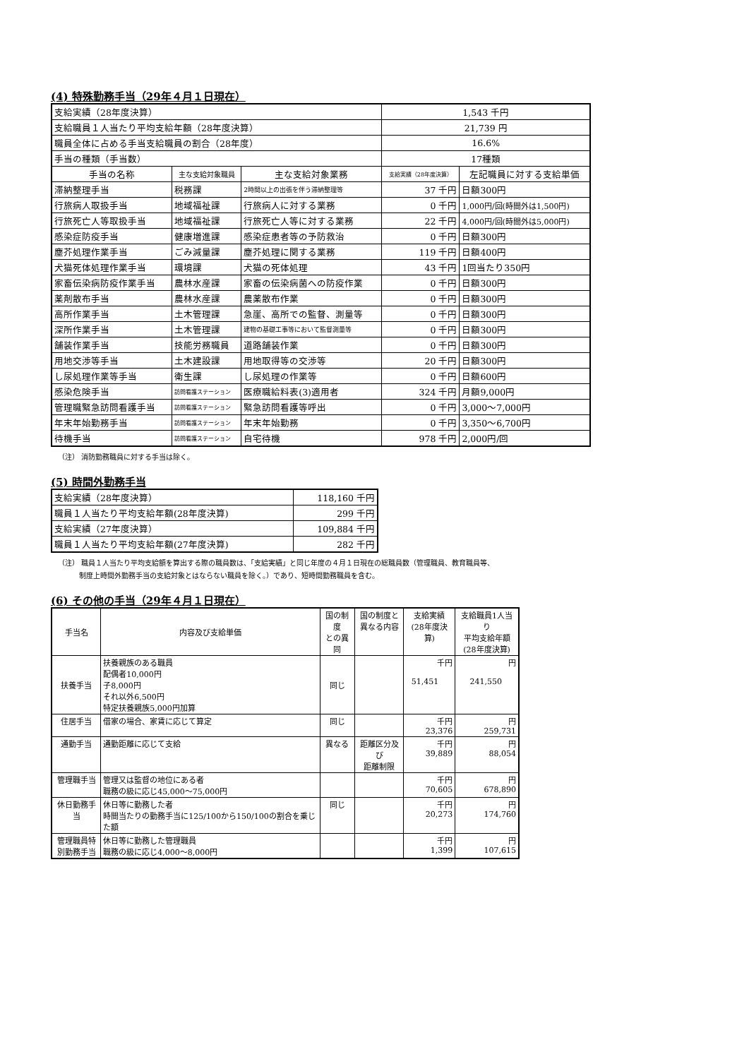(4) 特殊勤務手当（29年４月１日現在）
| 支給実績（28年度決算） | | | 1,543 千円 | |
| 支給職員１人当たり平均支給年額（28年度決算） | | | 21,739 円 | |
| 職員全体に占める手当支給職員の割合（28年度） | | | 16.6% | |
| 手当の種類（手当数） | | | 17種類 | |
| 手当の名称 | 主な支給対象職員 | 主な支給対象業務 | 支給実績（28年度決算） | 左記職員に対する支給単価 |
| 滞納整理手当 | 税務課 | 2時間以上の出張を伴う滞納整理等 | 37 千円 | 日額300円 |
| 行旅病人取扱手当 | 地域福祉課 | 行旅病人に対する業務 | 0 千円 | 1,000円/回(時間外は1,500円) |
| 行旅死亡人等取扱手当 | 地域福祉課 | 行旅死亡人等に対する業務 | 22 千円 | 4,000円/回(時間外は5,000円) |
| 感染症防疫手当 | 健康増進課 | 感染症患者等の予防救治 | 0 千円 | 日額300円 |
| 塵芥処理作業手当 | ごみ減量課 | 塵芥処理に関する業務 | 119 千円 | 日額400円 |
| 犬猫死体処理作業手当 | 環境課 | 犬猫の死体処理 | 43 千円 | 1回当たり350円 |
| 家畜伝染病防疫作業手当 | 農林水産課 | 家畜の伝染病菌への防疫作業 | 0 千円 | 日額300円 |
| 薬剤散布手当 | 農林水産課 | 農薬散布作業 | 0 千円 | 日額300円 |
| 高所作業手当 | 土木管理課 | 急崖、高所での監督、測量等 | 0 千円 | 日額300円 |
| 深所作業手当 | 土木管理課 | 建物の基礎工事等において監督測量等 | 0 千円 | 日額300円 |
| 舗装作業手当 | 技能労務職員 | 道路舗装作業 | 0 千円 | 日額300円 |
| 用地交渉等手当 | 土木建設課 | 用地取得等の交渉等 | 20 千円 | 日額300円 |
| し尿処理作業等手当 | 衛生課 | し尿処理の作業等 | 0 千円 | 日額600円 |
| 感染危険手当 | 訪問看護ステーション | 医療職給料表(3)適用者 | 324 千円 | 月額9,000円 |
| 管理職緊急訪問看護手当 | 訪問看護ステーション | 緊急訪問看護等呼出 | 0 千円 | 3,000～7,000円 |
| 年末年始勤務手当 | 訪問看護ステーション | 年末年始勤務 | 0 千円 | 3,350～6,700円 |
| 待機手当 | 訪問看護ステーション | 自宅待機 | 978 千円 | 2,000円/回 |
（注） 消防勤務職員に対する手当は除く。
(5) 時間外勤務手当
| 支給実績（28年度決算） | 118,160 千円 |
| 職員１人当たり平均支給年額(28年度決算) | 299 千円 |
| 支給実績（27年度決算） | 109,884 千円 |
| 職員１人当たり平均支給年額(27年度決算) | 282 千円 |
（注） 職員１人当たり平均支給額を算出する際の職員数は、「支給実績」と同じ年度の４月１日現在の総職員数（管理職員、教育職員等、
　　　制度上時間外勤務手当の支給対象とはならない職員を除く。）であり、短時間勤務職員を含む。
(6) その他の手当（29年４月１日現在）
| 手当名 | 内容及び支給単価 | 国の制度 との異同 | 国の制度と 異なる内容 | 支給実績 (28年度決算) | 支給職員1人当り 平均支給年額 (28年度決算) |
| --- | --- | --- | --- | --- | --- |
| 扶養手当 | 扶養親族のある職員 配偶者10,000円 子8,000円 それ以外6,500円 特定扶養親族5,000円加算 | 同じ | | 千円 51,451 | 円 241,550 |
| 住居手当 | 借家の場合、家賃に応じて算定 | 同じ | | 千円 23,376 | 円 259,731 |
| 通勤手当 | 通勤距離に応じて支給 | 異なる | 距離区分及び 距離制限 | 千円 39,889 | 円 88,054 |
| 管理職手当 | 管理又は監督の地位にある者 職務の級に応じ45,000～75,000円 | | | 千円 70,605 | 円 678,890 |
| 休日勤務手当 | 休日等に勤務した者 時間当たりの勤務手当に125/100から150/100の割合を乗じた額 | 同じ | | 千円 20,273 | 円 174,760 |
| 管理職員特 別勤務手当 | 休日等に勤務した管理職員 職務の級に応じ4,000～8,000円 | | | 千円 1,399 | 円 107,615 |